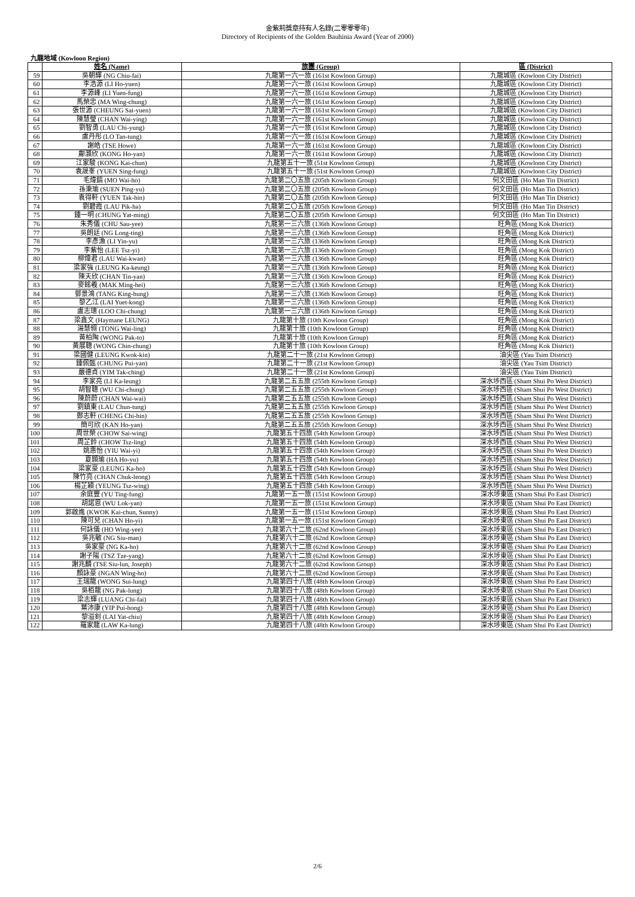金紫荊獎章持有人名錄(二零零零年)
Directory of Recipients of the Golden Bauhinia Award (Year of 2000)
九龍地域 (Kowloon Region)
| | 姓名 (Name) | 旅團 (Group) | 區 (District) |
| --- | --- | --- | --- |
| 59 | 吳朝輝 (NG Chiu-fai) | 九龍第一六一旅 (161st Kowloon Group) | 九龍城區 (Kowloon City District) |
| 60 | 李浩源 (LI Ho-yuen) | 九龍第一六一旅 (161st Kowloon Group) | 九龍城區 (Kowloon City District) |
| 61 | 李源峰 (LI Yuen-fung) | 九龍第一六一旅 (161st Kowloon Group) | 九龍城區 (Kowloon City District) |
| 62 | 馬榮忠 (MA Wing-chung) | 九龍第一六一旅 (161st Kowloon Group) | 九龍城區 (Kowloon City District) |
| 63 | 張世源 (CHEUNG Sai-yuen) | 九龍第一六一旅 (161st Kowloon Group) | 九龍城區 (Kowloon City District) |
| 64 | 陳慧瑩 (CHAN Wai-ying) | 九龍第一六一旅 (161st Kowloon Group) | 九龍城區 (Kowloon City District) |
| 65 | 劉智勇 (LAU Chi-yung) | 九龍第一六一旅 (161st Kowloon Group) | 九龍城區 (Kowloon City District) |
| 66 | 盧丹彤 (LO Tan-tung) | 九龍第一六一旅 (161st Kowloon Group) | 九龍城區 (Kowloon City District) |
| 67 | 謝皓 (TSE Howe) | 九龍第一六一旅 (161st Kowloon Group) | 九龍城區 (Kowloon City District) |
| 68 | 鄺灝欣 (KONG Ho-yan) | 九龍第一六一旅 (161st Kowloon Group) | 九龍城區 (Kowloon City District) |
| 69 | 江家駿 (KONG Kai-chun) | 九龍第五十一旅 (51st Kowloon Group) | 九龍城區 (Kowloon City District) |
| 70 | 袁晟峯 (YUEN Sing-fung) | 九龍第五十一旅 (51st Kowloon Group) | 九龍城區 (Kowloon City District) |
| 71 | 毛煒鎬 (MO Wai-ho) | 九龍第二〇五旅 (205th Kowloon Group) | 何文田區 (Ho Man Tin District) |
| 72 | 孫秉瑜 (SUEN Ping-yu) | 九龍第二〇五旅 (205th Kowloon Group) | 何文田區 (Ho Man Tin District) |
| 73 | 袁得軒 (YUEN Tak-hin) | 九龍第二〇五旅 (205th Kowloon Group) | 何文田區 (Ho Man Tin District) |
| 74 | 劉碧霞 (LAU Pik-ha) | 九龍第二〇五旅 (205th Kowloon Group) | 何文田區 (Ho Man Tin District) |
| 75 | 鍾一明 (CHUNG Yat-ming) | 九龍第二〇五旅 (205th Kowloon Group) | 何文田區 (Ho Man Tin District) |
| 76 | 朱秀儀 (CHU Sau-yee) | 九龍第一三六旅 (136th Kowloon Group) | 旺角區 (Mong Kok District) |
| 77 | 吳朗廷 (NG Long-ting) | 九龍第一三六旅 (136th Kowloon Group) | 旺角區 (Mong Kok District) |
| 78 | 李彥漁 (LI Yin-yu) | 九龍第一三六旅 (136th Kowloon Group) | 旺角區 (Mong Kok District) |
| 79 | 李紫怡 (LEE Tsz-yi) | 九龍第一三六旅 (136th Kowloon Group) | 旺角區 (Mong Kok District) |
| 80 | 柳煒君 (LAU Wai-kwan) | 九龍第一三六旅 (136th Kowloon Group) | 旺角區 (Mong Kok District) |
| 81 | 梁家強 (LEUNG Ka-keung) | 九龍第一三六旅 (136th Kowloon Group) | 旺角區 (Mong Kok District) |
| 82 | 陳天欣 (CHAN Tin-yan) | 九龍第一三六旅 (136th Kowloon Group) | 旺角區 (Mong Kok District) |
| 83 | 麥銘羲 (MAK Ming-hei) | 九龍第一三六旅 (136th Kowloon Group) | 旺角區 (Mong Kok District) |
| 84 | 鄧景鴻 (TANG King-hung) | 九龍第一三六旅 (136th Kowloon Group) | 旺角區 (Mong Kok District) |
| 85 | 黎乙江 (LAI Yuet-kong) | 九龍第一三六旅 (136th Kowloon Group) | 旺角區 (Mong Kok District) |
| 86 | 盧志璁 (LOO Chi-chung) | 九龍第一三六旅 (136th Kowloon Group) | 旺角區 (Mong Kok District) |
| 87 | 梁鑫文 (Haymane LEUNG) | 九龍第十旅 (10th Kowloon Group) | 旺角區 (Mong Kok District) |
| 88 | 湯慧翎 (TONG Wai-ling) | 九龍第十旅 (10th Kowloon Group) | 旺角區 (Mong Kok District) |
| 89 | 黃柏陶 (WONG Pak-to) | 九龍第十旅 (10th Kowloon Group) | 旺角區 (Mong Kok District) |
| 90 | 黃展聰 (WONG Chin-chung) | 九龍第十旅 (10th Kowloon Group) | 旺角區 (Mong Kok District) |
| 91 | 梁國健 (LEUNG Kwok-kin) | 九龍第二十一旅 (21st Kowloon Group) | 油尖區 (Yau Tsim District) |
| 92 | 鍾佩甄 (CHUNG Pui-yan) | 九龍第二十一旅 (21st Kowloon Group) | 油尖區 (Yau Tsim District) |
| 93 | 嚴德貞 (YIM Tak-ching) | 九龍第二十一旅 (21st Kowloon Group) | 油尖區 (Yau Tsim District) |
| 94 | 李家亮 (LI Ka-leung) | 九龍第二五五旅 (255th Kowloon Group) | 深水埗西區 (Sham Shui Po West District) |
| 95 | 胡智聰 (WU Chi-chung) | 九龍第二五五旅 (255th Kowloon Group) | 深水埗西區 (Sham Shui Po West District) |
| 96 | 陳蔚蔚 (CHAN Wai-wai) | 九龍第二五五旅 (255th Kowloon Group) | 深水埗西區 (Sham Shui Po West District) |
| 97 | 劉鎮東 (LAU Chun-tung) | 九龍第二五五旅 (255th Kowloon Group) | 深水埗西區 (Sham Shui Po West District) |
| 98 | 鄭志軒 (CHENG Chi-hin) | 九龍第二五五旅 (255th Kowloon Group) | 深水埗西區 (Sham Shui Po West District) |
| 99 | 簡可欣 (KAN Ho-yan) | 九龍第二五五旅 (255th Kowloon Group) | 深水埗西區 (Sham Shui Po West District) |
| 100 | 周世榮 (CHOW Sai-wing) | 九龍第五十四旅 (54th Kowloon Group) | 深水埗西區 (Sham Shui Po West District) |
| 101 | 周芷鈴 (CHOW Tsz-ling) | 九龍第五十四旅 (54th Kowloon Group) | 深水埗西區 (Sham Shui Po West District) |
| 102 | 姚惠怡 (YIU Wai-yi) | 九龍第五十四旅 (54th Kowloon Group) | 深水埗西區 (Sham Shui Po West District) |
| 103 | 夏顥瑜 (HA Ho-yu) | 九龍第五十四旅 (54th Kowloon Group) | 深水埗西區 (Sham Shui Po West District) |
| 104 | 梁家豪 (LEUNG Ka-ho) | 九龍第五十四旅 (54th Kowloon Group) | 深水埗西區 (Sham Shui Po West District) |
| 105 | 陳竹亮 (CHAN Chuk-leong) | 九龍第五十四旅 (54th Kowloon Group) | 深水埗西區 (Sham Shui Po West District) |
| 106 | 楊芷穎 (YEUNG Tsz-wing) | 九龍第五十四旅 (54th Kowloon Group) | 深水埗西區 (Sham Shui Po West District) |
| 107 | 余庭豐 (YU Ting-fung) | 九龍第一五一旅 (151st Kowloon Group) | 深水埗東區 (Sham Shui Po East District) |
| 108 | 胡諾恩 (WU Lok-yan) | 九龍第一五一旅 (151st Kowloon Group) | 深水埗東區 (Sham Shui Po East District) |
| 109 | 郭啟進 (KWOK Kai-chun, Sunny) | 九龍第一五一旅 (151st Kowloon Group) | 深水埗東區 (Sham Shui Po East District) |
| 110 | 陳可兒 (CHAN Ho-yi) | 九龍第一五一旅 (151st Kowloon Group) | 深水埗東區 (Sham Shui Po East District) |
| 111 | 何詠儀 (HO Wing-yee) | 九龍第六十二旅 (62nd Kowloon Group) | 深水埗東區 (Sham Shui Po East District) |
| 112 | 吳兆敏 (NG Siu-man) | 九龍第六十二旅 (62nd Kowloon Group) | 深水埗東區 (Sham Shui Po East District) |
| 113 | 吳家豪 (NG Ka-ho) | 九龍第六十二旅 (62nd Kowloon Group) | 深水埗東區 (Sham Shui Po East District) |
| 114 | 謝子陽 (TSZ Tze-yang) | 九龍第六十二旅 (62nd Kowloon Group) | 深水埗東區 (Sham Shui Po East District) |
| 115 | 謝兆麟 (TSE Siu-lun, Joseph) | 九龍第六十二旅 (62nd Kowloon Group) | 深水埗東區 (Sham Shui Po East District) |
| 116 | 顏詠豪 (NGAN Wing-ho) | 九龍第六十二旅 (62nd Kowloon Group) | 深水埗東區 (Sham Shui Po East District) |
| 117 | 王瑞龍 (WONG Sui-lung) | 九龍第四十八旅 (48th Kowloon Group) | 深水埗東區 (Sham Shui Po East District) |
| 118 | 吳栢龍 (NG Pak-lung) | 九龍第四十八旅 (48th Kowloon Group) | 深水埗東區 (Sham Shui Po East District) |
| 119 | 梁志輝 (LUANG Chi-fai) | 九龍第四十八旅 (48th Kowloon Group) | 深水埗東區 (Sham Shui Po East District) |
| 120 | 葉沛康 (YIP Pui-hong) | 九龍第四十八旅 (48th Kowloon Group) | 深水埗東區 (Sham Shui Po East District) |
| 121 | 黎溢釗 (LAI Yat-chiu) | 九龍第四十八旅 (48th Kowloon Group) | 深水埗東區 (Sham Shui Po East District) |
| 122 | 羅家龍 (LAW Ka-lung) | 九龍第四十八旅 (48th Kowloon Group) | 深水埗東區 (Sham Shui Po East District) |
2/6